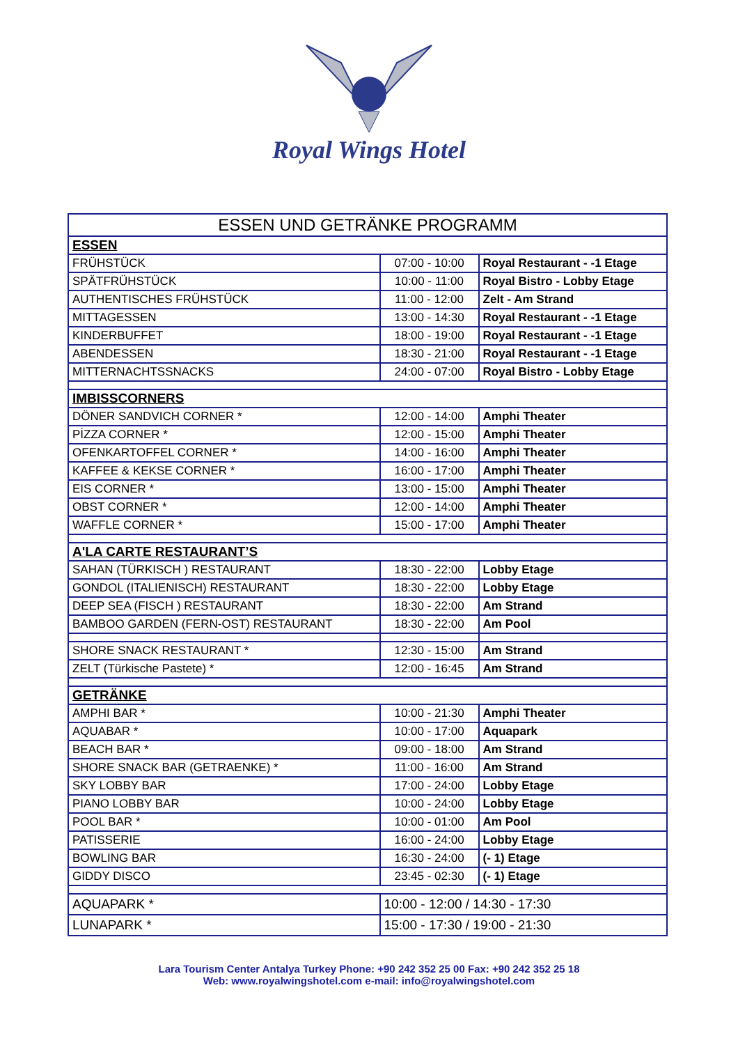Royal Wings Hotel
| ESSEN UND GETRÄNKE PROGRAMM | | |
| ESSEN | | |
| FRÜHSTÜCK | 07:00 - 10:00 | Royal Restaurant - -1 Etage |
| SPÄTFRÜHSTÜCK | 10:00 - 11:00 | Royal Bistro - Lobby Etage |
| AUTHENTISCHES FRÜHSTÜCK | 11:00 - 12:00 | Zelt - Am Strand |
| MITTAGESSEN | 13:00 - 14:30 | Royal Restaurant - -1 Etage |
| KINDERBUFFET | 18:00 - 19:00 | Royal Restaurant - -1 Etage |
| ABENDESSEN | 18:30 - 21:00 | Royal Restaurant - -1 Etage |
| MITTERNACHTSSNACKS | 24:00 - 07:00 | Royal Bistro - Lobby Etage |
| IMBISSCORNERS | | |
| DÖNER SANDVICH CORNER * | 12:00 - 14:00 | Amphi Theater |
| PİZZA CORNER * | 12:00 - 15:00 | Amphi Theater |
| OFENKARTOFFEL CORNER * | 14:00 - 16:00 | Amphi Theater |
| KAFFEE & KEKSE CORNER * | 16:00 - 17:00 | Amphi Theater |
| EIS CORNER * | 13:00 - 15:00 | Amphi Theater |
| OBST CORNER * | 12:00 - 14:00 | Amphi Theater |
| WAFFLE CORNER * | 15:00 - 17:00 | Amphi Theater |
| A'LA CARTE RESTAURANT’S | | |
| SAHAN (TÜRKISCH ) RESTAURANT | 18:30 - 22:00 | Lobby Etage |
| GONDOL (ITALIENISCH) RESTAURANT | 18:30 - 22:00 | Lobby Etage |
| DEEP SEA (FISCH ) RESTAURANT | 18:30 - 22:00 | Am Strand |
| BAMBOO GARDEN (FERN-OST) RESTAURANT | 18:30 - 22:00 | Am Pool |
| SHORE SNACK RESTAURANT * | 12:30 - 15:00 | Am Strand |
| ZELT (Türkische Pastete) * | 12:00 - 16:45 | Am Strand |
| GETRÄNKE | | |
| AMPHI BAR * | 10:00 - 21:30 | Amphi Theater |
| AQUABAR * | 10:00 - 17:00 | Aquapark |
| BEACH BAR * | 09:00 - 18:00 | Am Strand |
| SHORE SNACK BAR (GETRAENKE) * | 11:00 - 16:00 | Am Strand |
| SKY LOBBY BAR | 17:00 - 24:00 | Lobby Etage |
| PIANO LOBBY BAR | 10:00 - 24:00 | Lobby Etage |
| POOL BAR * | 10:00 - 01:00 | Am Pool |
| PATISSERIE | 16:00 - 24:00 | Lobby Etage |
| BOWLING BAR | 16:30 - 24:00 | (- 1) Etage |
| GIDDY DISCO | 23:45 - 02:30 | (- 1) Etage |
| AQUAPARK * | 10:00 - 12:00 / 14:30 - 17:30 | |
| LUNAPARK * | 15:00 - 17:30 / 19:00 - 21:30 | |
Lara Tourism Center Antalya Turkey Phone: +90 242 352 25 00 Fax: +90 242 352 25 18
Web: www.royalwingshotel.com e-mail: info@royalwingshotel.com